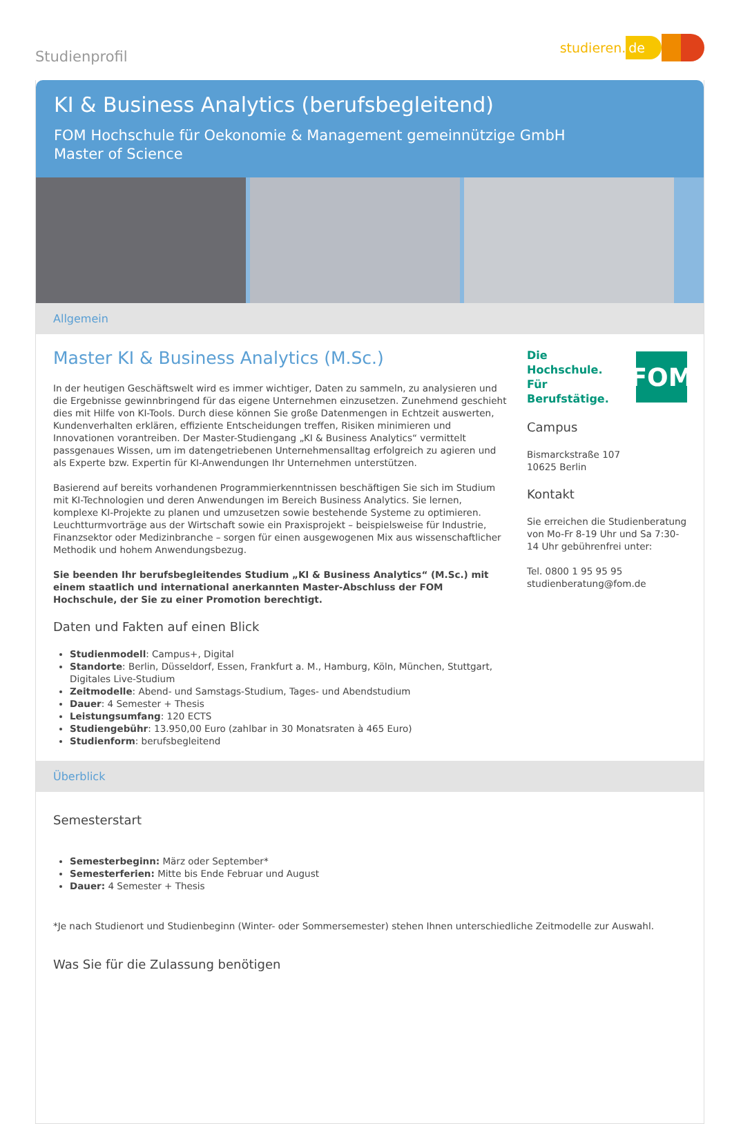Studienprofil
studieren. de
KI & Business Analytics (berufsbegleitend)
FOM Hochschule für Oekonomie & Management gemeinnützige GmbH
Master of Science
Allgemein
Master KI & Business Analytics (M.Sc.)
In der heutigen Geschäftswelt wird es immer wichtiger, Daten zu sammeln, zu analysieren und die Ergebnisse gewinnbringend für das eigene Unternehmen einzusetzen. Zunehmend geschieht dies mit Hilfe von KI-Tools. Durch diese können Sie große Datenmengen in Echtzeit auswerten, Kundenverhalten erklären, effiziente Entscheidungen treffen, Risiken minimieren und Innovationen vorantreiben. Der Master-Studiengang „KI & Business Analytics“ vermittelt passgenaues Wissen, um im datengetriebenen Unternehmensalltag erfolgreich zu agieren und als Experte bzw. Expertin für KI-Anwendungen Ihr Unternehmen unterstützen.
Basierend auf bereits vorhandenen Programmierkenntnissen beschäftigen Sie sich im Studium mit KI-Technologien und deren Anwendungen im Bereich Business Analytics. Sie lernen, komplexe KI-Projekte zu planen und umzusetzen sowie bestehende Systeme zu optimieren. Leuchtturmvorträge aus der Wirtschaft sowie ein Praxisprojekt – beispielsweise für Industrie, Finanzsektor oder Medizinbranche – sorgen für einen ausgewogenen Mix aus wissenschaftlicher Methodik und hohem Anwendungsbezug.
Sie beenden Ihr berufsbegleitendes Studium „KI & Business Analytics“ (M.Sc.) mit einem staatlich und international anerkannten Master-Abschluss der FOM Hochschule, der Sie zu einer Promotion berechtigt.
Daten und Fakten auf einen Blick
Studienmodell: Campus+, Digital
Standorte: Berlin, Düsseldorf, Essen, Frankfurt a. M., Hamburg, Köln, München, Stuttgart, Digitales Live-Studium
Zeitmodelle: Abend- und Samstags-Studium, Tages- und Abendstudium
Dauer: 4 Semester + Thesis
Leistungsumfang: 120 ECTS
Studiengebühr: 13.950,00 Euro (zahlbar in 30 Monatsraten à 465 Euro)
Studienform: berufsbegleitend
Die Hochschule.
Für Berufstätige.
FOM
Campus
Bismarckstraße 107
10625 Berlin
Kontakt
Sie erreichen die Studienberatung von Mo-Fr 8-19 Uhr und Sa 7:30-14 Uhr gebührenfrei unter:
Tel. 0800 1 95 95 95
studienberatung@fom.de
Überblick
Semesterstart
Semesterbeginn: März oder September*
Semesterferien: Mitte bis Ende Februar und August
Dauer: 4 Semester + Thesis
*Je nach Studienort und Studienbeginn (Winter- oder Sommersemester) stehen Ihnen unterschiedliche Zeitmodelle zur Auswahl.
Was Sie für die Zulassung benötigen